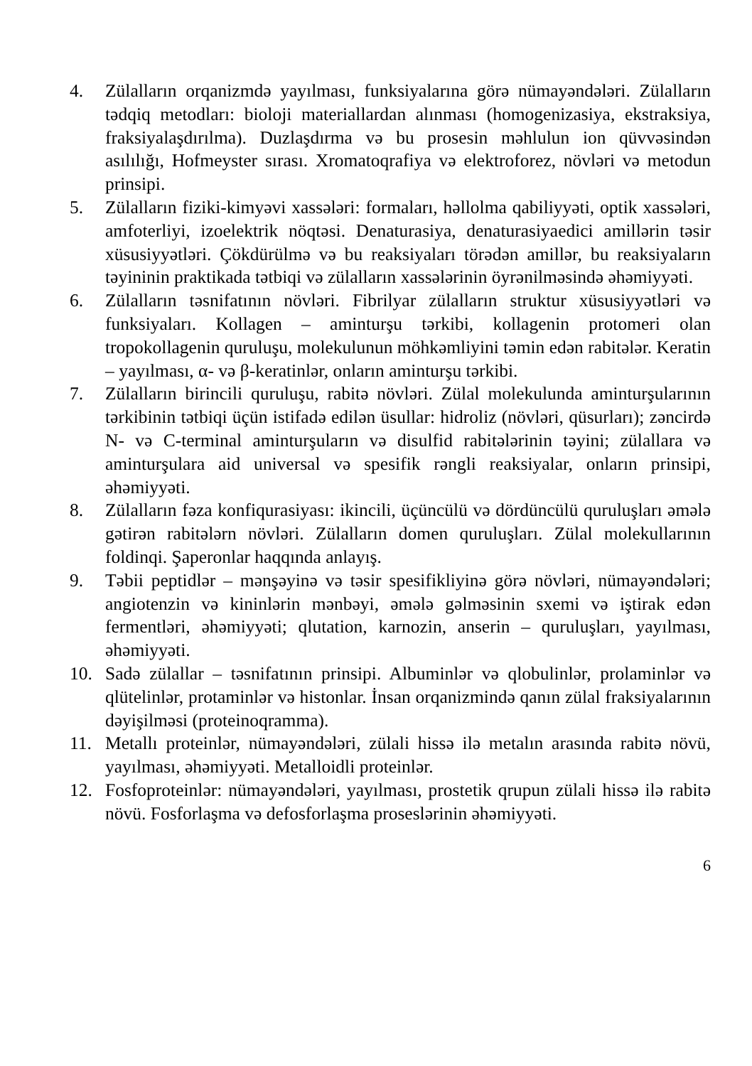4. Zülalların orqanizmdə yayılması, funksiyalarına görə nümayəndələri. Zülalların tədqiq metodları: bioloji materiallardan alınması (homogenizasiya, ekstraksiya, fraksiyalaşdırılma). Duzlaşdırma və bu prosesin məhlulun ion qüvvəsindən asılılığı, Hofmeyster sırası. Xromatoqrafiya və elektroforez, növləri və metodun prinsipi.
5. Zülalların fiziki-kimyəvi xassələri: formaları, həllolma qabiliyyəti, optik xassələri, amfoterliyi, izoelektrik nöqtəsi. Denaturasiya, denaturasiyaedici amillərin təsir xüsusiyyətləri. Çökdürülmə və bu reaksiyaları törədən amillər, bu reaksiyaların təyininin praktikada tətbiqi və zülalların xassələrinin öyrənilməsində əhəmiyyəti.
6. Zülalların təsnifatının növləri. Fibrilyar zülalların struktur xüsusiyyətləri və funksiyaları. Kollagen – aminturşu tərkibi, kollagenin protomeri olan tropokollagenin quruluşu, molekulunun möhkəmliyini təmin edən rabitələr. Keratin – yayılması, α- və β-keratinlər, onların aminturşu tərkibi.
7. Zülalların birincili quruluşu, rabitə növləri. Zülal molekulunda aminturşularının tərkibinin tətbiqi üçün istifadə edilən üsullar: hidroliz (növləri, qüsurları); zəncirdə N- və C-terminal aminturşuların və disulfid rabitələrinin təyini; zülallara və aminturşulara aid universal və spesifik rəngli reaksiyalar, onların prinsipi, əhəmiyyəti.
8. Zülalların fəza konfiqurasiyası: ikincili, üçüncülü və dördüncülü quruluşları əmələ gətirən rabitələrn növləri. Zülalların domen quruluşları. Zülal molekullarının foldinqi. Şaperonlar haqqında anlayış.
9. Təbii peptidlər – mənşəyinə və təsir spesifikliyinə görə növləri, nümayəndələri; angiotenzin və kininlərin mənbəyi, əmələ gəlməsinin sxemi və iştirak edən fermentləri, əhəmiyyəti; qlutation, karnozin, anserin – quruluşları, yayılması, əhəmiyyəti.
10. Sadə zülallar – təsnifatının prinsipi. Albuminlər və qlobulinlər, prolaminlər və qlütelinlər, protaminlər və histonlar. İnsan orqanizmində qanın zülal fraksiyalarının dəyişilməsi (proteinoqramma).
11. Metallı proteinlər, nümayəndələri, zülali hissə ilə metalın arasında rabitə növü, yayılması, əhəmiyyəti. Metalloidli proteinlər.
12. Fosfoproteinlər: nümayəndələri, yayılması, prostetik qrupun zülali hissə ilə rabitə növü. Fosforlaşma və defosforlaşma proseslərinin əhəmiyyəti.
6